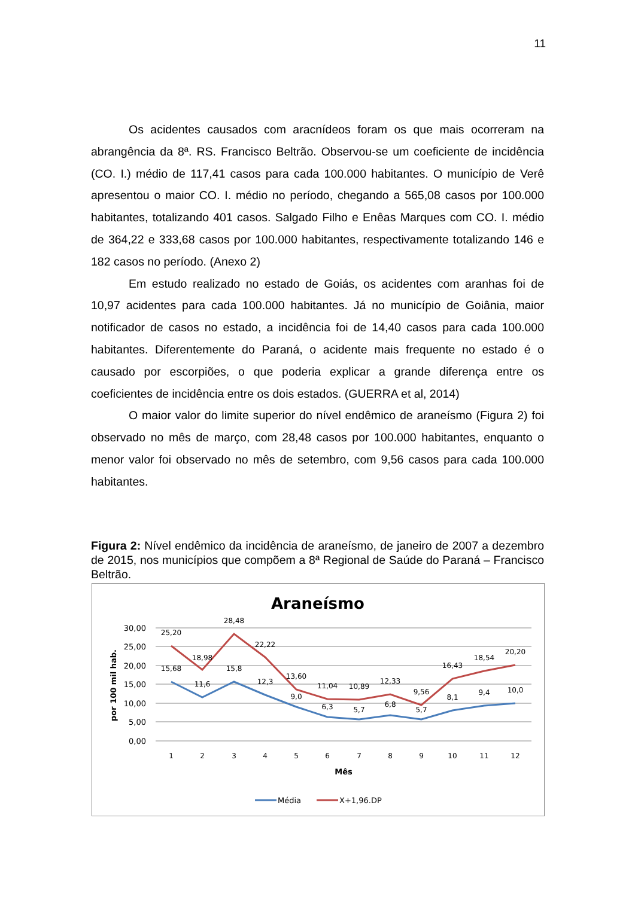11
Os acidentes causados com aracnídeos foram os que mais ocorreram na abrangência da 8ª. RS. Francisco Beltrão. Observou-se um coeficiente de incidência (CO. I.) médio de 117,41 casos para cada 100.000 habitantes. O município de Verê apresentou o maior CO. I. médio no período, chegando a 565,08 casos por 100.000 habitantes, totalizando 401 casos. Salgado Filho e Enêas Marques com CO. I. médio de 364,22 e 333,68 casos por 100.000 habitantes, respectivamente totalizando 146 e 182 casos no período. (Anexo 2)
Em estudo realizado no estado de Goiás, os acidentes com aranhas foi de 10,97 acidentes para cada 100.000 habitantes. Já no município de Goiânia, maior notificador de casos no estado, a incidência foi de 14,40 casos para cada 100.000 habitantes. Diferentemente do Paraná, o acidente mais frequente no estado é o causado por escorpiões, o que poderia explicar a grande diferença entre os coeficientes de incidência entre os dois estados. (GUERRA et al, 2014)
O maior valor do limite superior do nível endêmico de araneísmo (Figura 2) foi observado no mês de março, com 28,48 casos por 100.000 habitantes, enquanto o menor valor foi observado no mês de setembro, com 9,56 casos para cada 100.000 habitantes.
Figura 2: Nível endêmico da incidência de araneísmo, de janeiro de 2007 a dezembro de 2015, nos municípios que compõem a 8ª Regional de Saúde do Paraná – Francisco Beltrão.
Araneísmo
30,00
25,00
20,00
15,00
10,00
5,00
0,00
por 100 mil hab.
25,20
18,98
28,48
22,22
13,60
11,04
10,89
12,33
9,56
16,43
18,54
20,20
15,68
11,6
15,8
12,3
9,0
6,3
5,7
6,8
5,7
8,1
9,4
10,0
1
2
3
4
5
6
7
8
9
10
11
12
Mês
Média
X+1,96.DP